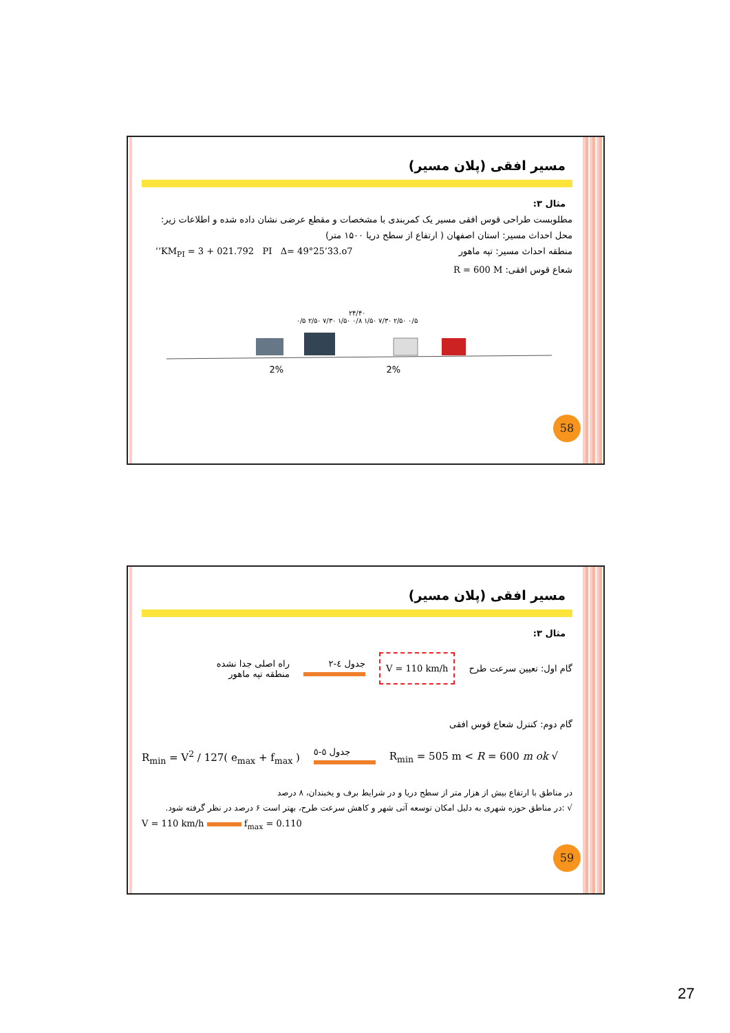مسیر افقی (پلان مسیر)
مثال ۳:
مطلوبست طراحی قوس افقی مسیر یک کمربندی با مشخصات و مقطع عرضی نشان داده شده و اطلاعات زیر:
محل احداث مسیر: استان اصفهان ( ارتفاع از سطح دریا ۱۵۰۰ متر)
منطقه احداث مسیر: تپه ماهور KM<sub>PI</sub> = 3 + 021.792 PI Δ= 49°25’33.o7’’
شعاع قوس افقی: R = 600 M
۲۴/۴۰
۰/۵ ۲/۵۰ ۷/۳۰ ۱/۵۰ ۰/۸ ۱/۵۰ ۷/۳۰ ۲/۵۰ ۰/۵
2%
2%
58
مسیر افقی (پلان مسیر)
مثال ۳:
گام اول: تعیین سرعت طرح
V = 110 km/h
جدول ٤-٢
راه اصلی جدا نشده
منطقه تپه ماهور
گام دوم: کنترل شعاع قوس افقی
R<sub>min</sub> = V<sup>2</sup> / 127( e<sub>max</sub> + f<sub>max</sub> )
جدول ٥-٥
R<sub>min</sub> = 505 m < R = 600 m ok √
در مناطق با ارتفاع بیش از هزار متر از سطح دریا و در شرایط برف و یخبندان، ۸ درصد
√ :در مناطق حوزه شهری به دلیل امکان توسعه آتی شهر و کاهش سرعت طرح، بهتر است ۶ درصد در نظر گرفته شود.
V = 110 km/h f<sub>max</sub> = 0.110
59
27